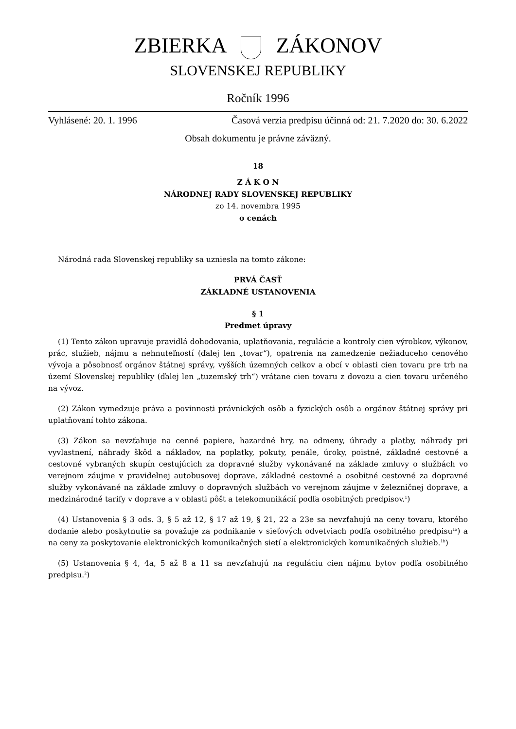ZBIERKA ZÁKONOV
SLOVENSKEJ REPUBLIKY
Ročník 1996
Vyhlásené: 20. 1. 1996 Časová verzia predpisu účinná od: 21. 7.2020 do: 30. 6.2022
Obsah dokumentu je právne záväzný.
18
Z Á K O N
NÁRODNEJ RADY SLOVENSKEJ REPUBLIKY
zo 14. novembra 1995
o cenách
Národná rada Slovenskej republiky sa uzniesla na tomto zákone:
PRVÁ ČASŤ
ZÁKLADNÉ USTANOVENIA
§ 1
Predmet úpravy
(1) Tento zákon upravuje pravidlá dohodovania, uplatňovania, regulácie a kontroly cien výrobkov, výkonov, prác, služieb, nájmu a nehnuteľností (ďalej len „tovar“), opatrenia na zamedzenie nežiaduceho cenového vývoja a pôsobnosť orgánov štátnej správy, vyšších územných celkov a obcí v oblasti cien tovaru pre trh na území Slovenskej republiky (ďalej len „tuzemský trh“) vrátane cien tovaru z dovozu a cien tovaru určeného na vývoz.
(2) Zákon vymedzuje práva a povinnosti právnických osôb a fyzických osôb a orgánov štátnej správy pri uplatňovaní tohto zákona.
(3) Zákon sa nevzťahuje na cenné papiere, hazardné hry, na odmeny, úhrady a platby, náhrady pri vyvlastnení, náhrady škôd a nákladov, na poplatky, pokuty, penále, úroky, poistné, základné cestovné a cestovné vybraných skupín cestujúcich za dopravné služby vykonávané na základe zmluvy o službách vo verejnom záujme v pravidelnej autobusovej doprave, základné cestovné a osobitné cestovné za dopravné služby vykonávané na základe zmluvy o dopravných službách vo verejnom záujme v železničnej doprave, a medzinárodné tarify v doprave a v oblasti pôšt a telekomunikácií podľa osobitných predpisov.<sup>1</sup>)
(4) Ustanovenia § 3 ods. 3, § 5 až 12, § 17 až 19, § 21, 22 a 23e sa nevzťahujú na ceny tovaru, ktorého dodanie alebo poskytnutie sa považuje za podnikanie v sieťových odvetviach podľa osobitného predpisu<sup>1a</sup>) a na ceny za poskytovanie elektronických komunikačných sietí a elektronických komunikačných služieb.<sup>1b</sup>)
(5) Ustanovenia § 4, 4a, 5 až 8 a 11 sa nevzťahujú na reguláciu cien nájmu bytov podľa osobitného predpisu.<sup>2</sup>)